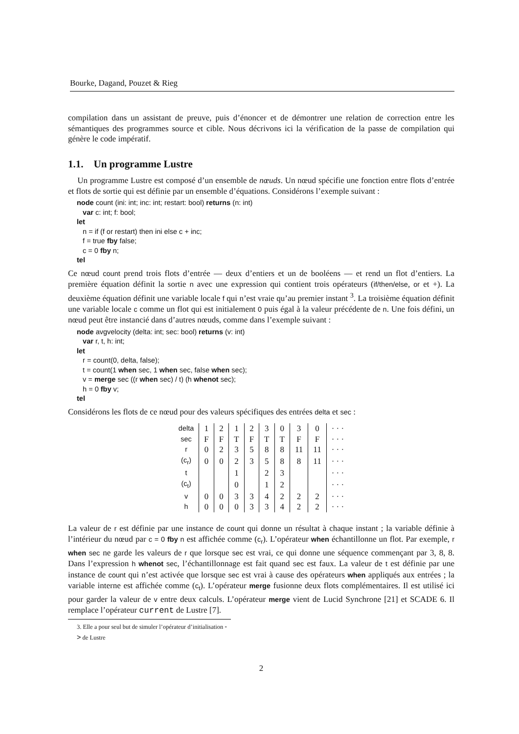Bourke, Dagand, Pouzet & Rieg
compilation dans un assistant de preuve, puis d’énoncer et de démontrer une relation de correction entre les sémantiques des programmes source et cible. Nous décrivons ici la vérification de la passe de compilation qui génère le code impératif.
1.1. Un programme Lustre
Un programme Lustre est composé d’un ensemble de nœuds. Un nœud spécifie une fonction entre flots d’entrée et flots de sortie qui est définie par un ensemble d’équations. Considérons l’exemple suivant :
node count (ini: int; inc: int; restart: bool) returns (n: int)
var c: int; f: bool;
let
n = if (f or restart) then ini else c + inc;
f = true fby false;
c = 0 fby n;
tel
Ce nœud count prend trois flots d’entrée — deux d’entiers et un de booléens — et rend un flot d’entiers. La première équation définit la sortie n avec une expression qui contient trois opérateurs (if/then/else, or et +). La deuxième équation définit une variable locale f qui n’est vraie qu’au premier instant <sup>3</sup>. La troisième équation définit une variable locale c comme un flot qui est initialement 0 puis égal à la valeur précédente de n. Une fois défini, un nœud peut être instancié dans d’autres nœuds, comme dans l’exemple suivant :
node avgvelocity (delta: int; sec: bool) returns (v: int)
var r, t, h: int;
let
r = count(0, delta, false);
t = count(1 when sec, 1 when sec, false when sec);
v = merge sec ((r when sec) / t) (h whenot sec);
h = 0 fby v;
tel
Considérons les flots de ce nœud pour des valeurs spécifiques des entrées delta et sec :
| delta | 1 | 2 | 1 | 2 | 3 | 0 | 3 | 0 | · · · |
| sec | F | F | T | F | T | T | F | F | · · · |
| r | 0 | 2 | 3 | 5 | 8 | 8 | 11 | 11 | · · · |
| (c<sub>r</sub>) | 0 | 0 | 2 | 3 | 5 | 8 | 8 | 11 | · · · |
| t | | | 1 | | 2 | 3 | | | · · · |
| (c<sub>t</sub>) | | | 0 | | 1 | 2 | | | · · · |
| v | 0 | 0 | 3 | 3 | 4 | 2 | 2 | 2 | · · · |
| h | 0 | 0 | 0 | 3 | 3 | 4 | 2 | 2 | · · · |
La valeur de r est définie par une instance de count qui donne un résultat à chaque instant ; la variable définie à l’intérieur du nœud par c = 0 fby n est affichée comme (c<sub>r</sub>). L’opérateur when échantillonne un flot. Par exemple, r when sec ne garde les valeurs de r que lorsque sec est vrai, ce qui donne une séquence commençant par 3, 8, 8. Dans l’expression h whenot sec, l’échantillonnage est fait quand sec est faux. La valeur de t est définie par une instance de count qui n’est activée que lorsque sec est vrai à cause des opérateurs when appliqués aux entrées ; la variable interne est affichée comme (c<sub>t</sub>). L’opérateur merge fusionne deux flots complémentaires. Il est utilisé ici pour garder la valeur de v entre deux calculs. L’opérateur merge vient de Lucid Synchrone [21] et SCADE 6. Il remplace l’opérateur current de Lustre [7].
3. Elle a pour seul but de simuler l’opérateur d’initialisation -> de Lustre
2